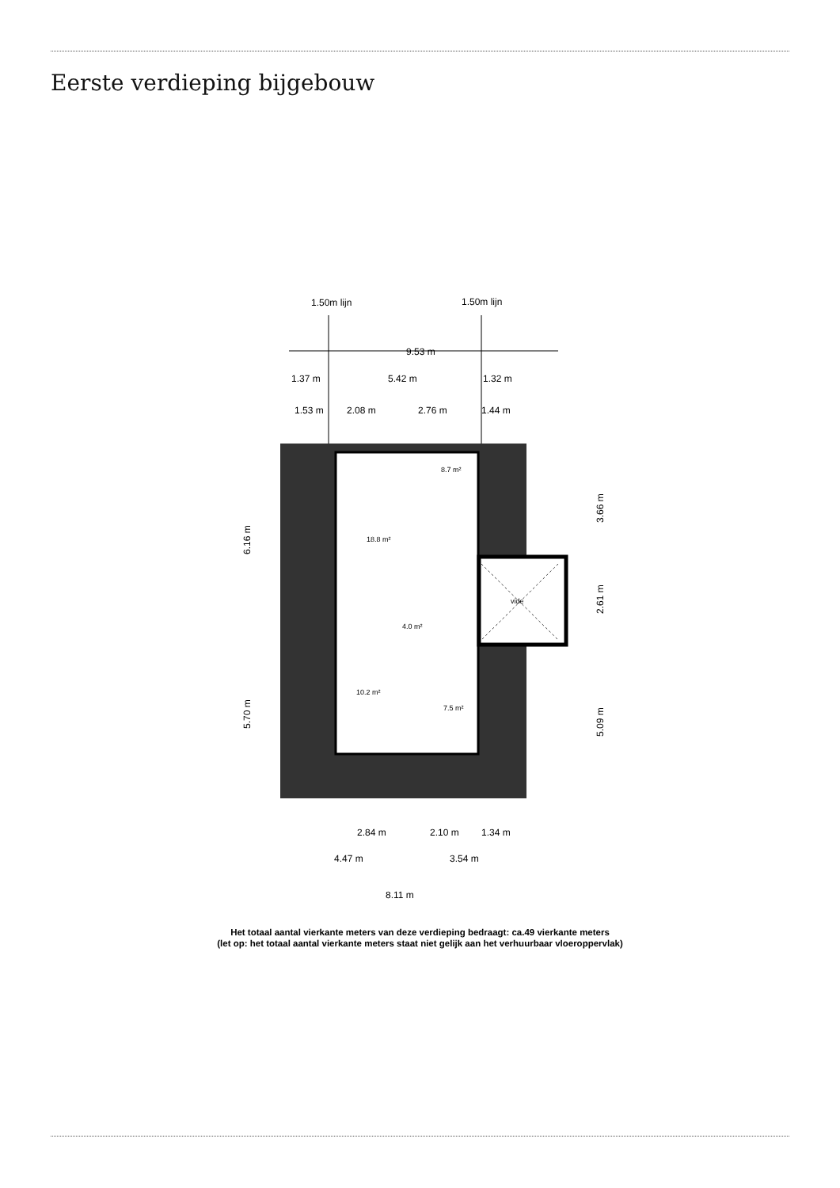Eerste verdieping bijgebouw
1.50m lijn
1.50m lijn
9.53 m
1.37 m
5.42 m
1.32 m
1.53 m
2.08 m
2.76 m
1.44 m
vide
8.7 m²
18.8 m²
4.0 m²
10.2 m²
7.5 m²
6.16 m
5.70 m
3.66 m
2.61 m
5.09 m
2.84 m
2.10 m
1.34 m
4.47 m
3.54 m
8.11 m
Het totaal aantal vierkante meters van deze verdieping bedraagt: ca.49 vierkante meters
(let op: het totaal aantal vierkante meters staat niet gelijk aan het verhuurbaar vloeroppervlak)